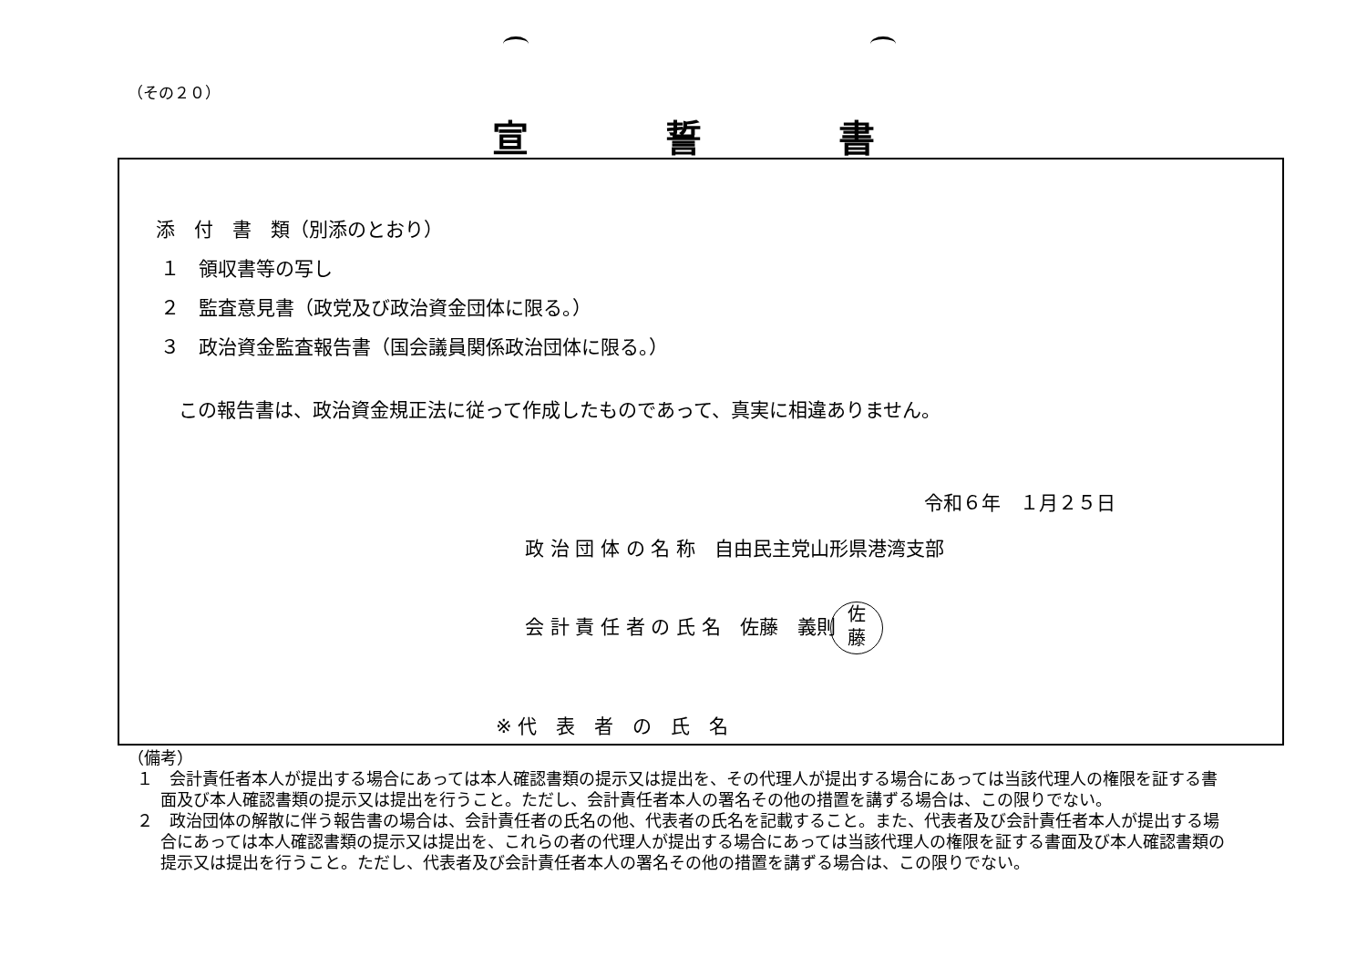（その２０）
宣誓書
添　付　書　類（別添のとおり）
１　領収書等の写し
２　監査意見書（政党及び政治資金団体に限る。）
３　政治資金監査報告書（国会議員関係政治団体に限る。）
この報告書は、政治資金規正法に従って作成したものであって、真実に相違ありません。
令和６年　１月２５日
政 治 団 体 の 名 称　自由民主党山形県港湾支部
会 計 責 任 者 の 氏 名　佐藤　義則佐
藤
※ 代　表　者　の　氏　名
（備考）
１　会計責任者本人が提出する場合にあっては本人確認書類の提示又は提出を、その代理人が提出する場合にあっては当該代理人の権限を証する書面及び本人確認書類の提示又は提出を行うこと。ただし、会計責任者本人の署名その他の措置を講ずる場合は、この限りでない。
２　政治団体の解散に伴う報告書の場合は、会計責任者の氏名の他、代表者の氏名を記載すること。また、代表者及び会計責任者本人が提出する場合にあっては本人確認書類の提示又は提出を、これらの者の代理人が提出する場合にあっては当該代理人の権限を証する書面及び本人確認書類の提示又は提出を行うこと。ただし、代表者及び会計責任者本人の署名その他の措置を講ずる場合は、この限りでない。